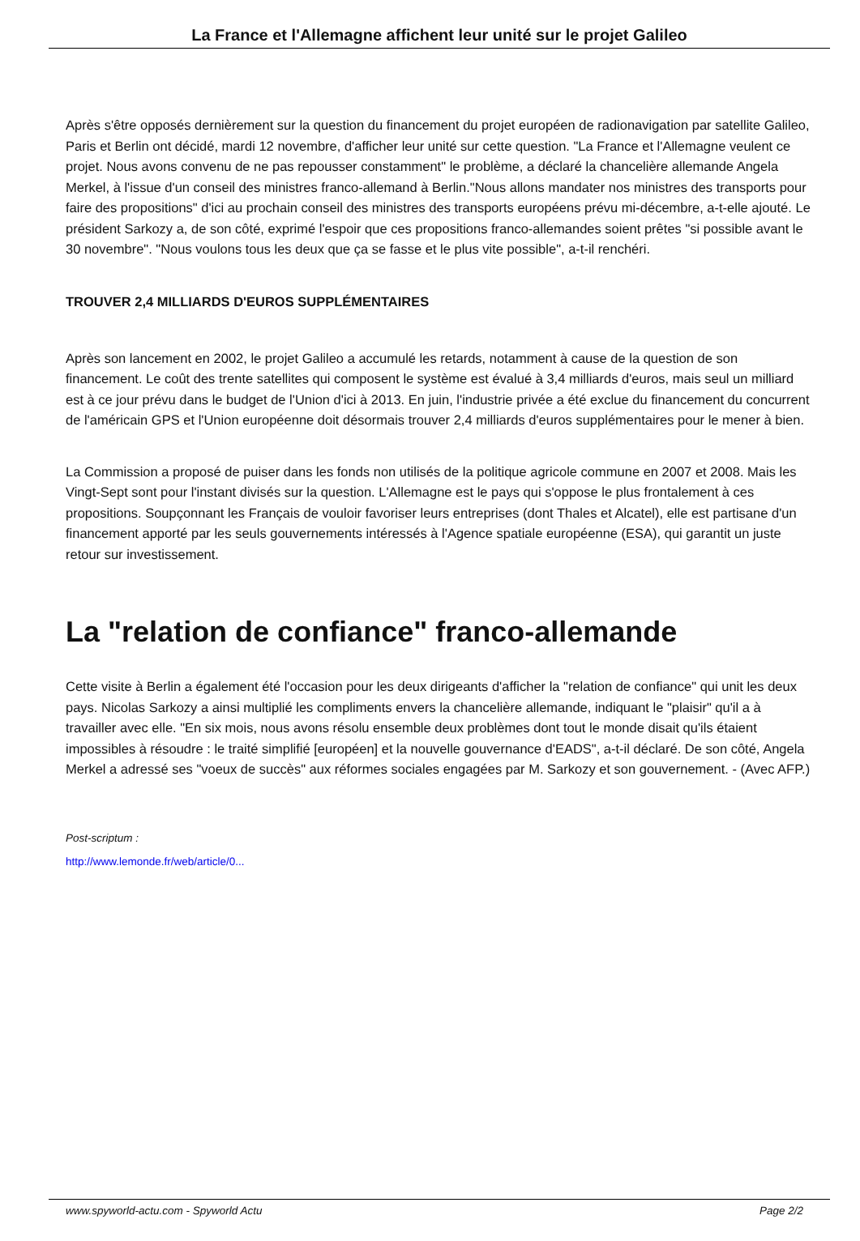La France et l'Allemagne affichent leur unité sur le projet Galileo
Après s'être opposés dernièrement sur la question du financement du projet européen de radionavigation par satellite Galileo, Paris et Berlin ont décidé, mardi 12 novembre, d'afficher leur unité sur cette question. "La France et l'Allemagne veulent ce projet. Nous avons convenu de ne pas repousser constamment" le problème, a déclaré la chancelière allemande Angela Merkel, à l'issue d'un conseil des ministres franco-allemand à Berlin."Nous allons mandater nos ministres des transports pour faire des propositions" d'ici au prochain conseil des ministres des transports européens prévu mi-décembre, a-t-elle ajouté. Le président Sarkozy a, de son côté, exprimé l'espoir que ces propositions franco-allemandes soient prêtes "si possible avant le 30 novembre". "Nous voulons tous les deux que ça se fasse et le plus vite possible", a-t-il renchéri.
TROUVER 2,4 MILLIARDS D'EUROS SUPPLÉMENTAIRES
Après son lancement en 2002, le projet Galileo a accumulé les retards, notamment à cause de la question de son financement. Le coût des trente satellites qui composent le système est évalué à 3,4 milliards d'euros, mais seul un milliard est à ce jour prévu dans le budget de l'Union d'ici à 2013. En juin, l'industrie privée a été exclue du financement du concurrent de l'américain GPS et l'Union européenne doit désormais trouver 2,4 milliards d'euros supplémentaires pour le mener à bien.
La Commission a proposé de puiser dans les fonds non utilisés de la politique agricole commune en 2007 et 2008. Mais les Vingt-Sept sont pour l'instant divisés sur la question. L'Allemagne est le pays qui s'oppose le plus frontalement à ces propositions. Soupçonnant les Français de vouloir favoriser leurs entreprises (dont Thales et Alcatel), elle est partisane d'un financement apporté par les seuls gouvernements intéressés à l'Agence spatiale européenne (ESA), qui garantit un juste retour sur investissement.
La "relation de confiance" franco-allemande
Cette visite à Berlin a également été l'occasion pour les deux dirigeants d'afficher la "relation de confiance" qui unit les deux pays. Nicolas Sarkozy a ainsi multiplié les compliments envers la chancelière allemande, indiquant le "plaisir" qu'il a à travailler avec elle. "En six mois, nous avons résolu ensemble deux problèmes dont tout le monde disait qu'ils étaient impossibles à résoudre : le traité simplifié [européen] et la nouvelle gouvernance d'EADS", a-t-il déclaré. De son côté, Angela Merkel a adressé ses "voeux de succès" aux réformes sociales engagées par M. Sarkozy et son gouvernement. - (Avec AFP.)
Post-scriptum :
http://www.lemonde.fr/web/article/0...
www.spyworld-actu.com - Spyworld Actu Page 2/2